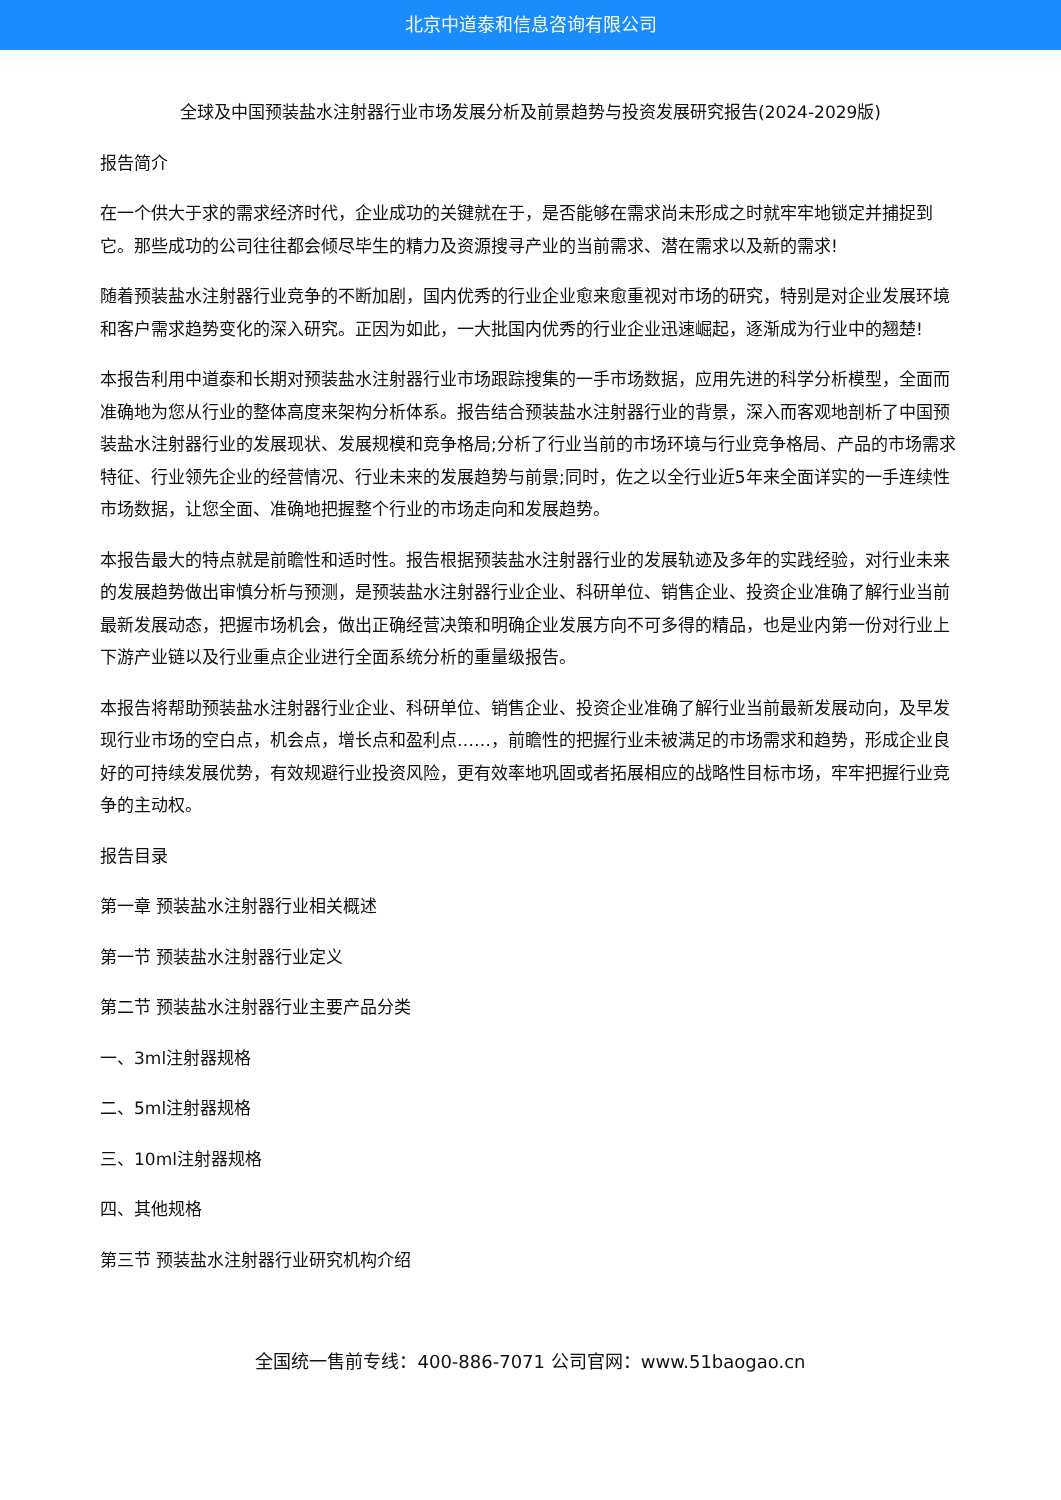北京中道泰和信息咨询有限公司
全球及中国预装盐水注射器行业市场发展分析及前景趋势与投资发展研究报告(2024-2029版)
报告简介
在一个供大于求的需求经济时代，企业成功的关键就在于，是否能够在需求尚未形成之时就牢牢地锁定并捕捉到它。那些成功的公司往往都会倾尽毕生的精力及资源搜寻产业的当前需求、潜在需求以及新的需求!
随着预装盐水注射器行业竞争的不断加剧，国内优秀的行业企业愈来愈重视对市场的研究，特别是对企业发展环境和客户需求趋势变化的深入研究。正因为如此，一大批国内优秀的行业企业迅速崛起，逐渐成为行业中的翘楚!
本报告利用中道泰和长期对预装盐水注射器行业市场跟踪搜集的一手市场数据，应用先进的科学分析模型，全面而准确地为您从行业的整体高度来架构分析体系。报告结合预装盐水注射器行业的背景，深入而客观地剖析了中国预装盐水注射器行业的发展现状、发展规模和竞争格局;分析了行业当前的市场环境与行业竞争格局、产品的市场需求特征、行业领先企业的经营情况、行业未来的发展趋势与前景;同时，佐之以全行业近5年来全面详实的一手连续性市场数据，让您全面、准确地把握整个行业的市场走向和发展趋势。
本报告最大的特点就是前瞻性和适时性。报告根据预装盐水注射器行业的发展轨迹及多年的实践经验，对行业未来的发展趋势做出审慎分析与预测，是预装盐水注射器行业企业、科研单位、销售企业、投资企业准确了解行业当前最新发展动态，把握市场机会，做出正确经营决策和明确企业发展方向不可多得的精品，也是业内第一份对行业上下游产业链以及行业重点企业进行全面系统分析的重量级报告。
本报告将帮助预装盐水注射器行业企业、科研单位、销售企业、投资企业准确了解行业当前最新发展动向，及早发现行业市场的空白点，机会点，增长点和盈利点……，前瞻性的把握行业未被满足的市场需求和趋势，形成企业良好的可持续发展优势，有效规避行业投资风险，更有效率地巩固或者拓展相应的战略性目标市场，牢牢把握行业竞争的主动权。
报告目录
第一章 预装盐水注射器行业相关概述
第一节 预装盐水注射器行业定义
第二节 预装盐水注射器行业主要产品分类
一、3ml注射器规格
二、5ml注射器规格
三、10ml注射器规格
四、其他规格
第三节 预装盐水注射器行业研究机构介绍
全国统一售前专线：400-886-7071 公司官网：www.51baogao.cn